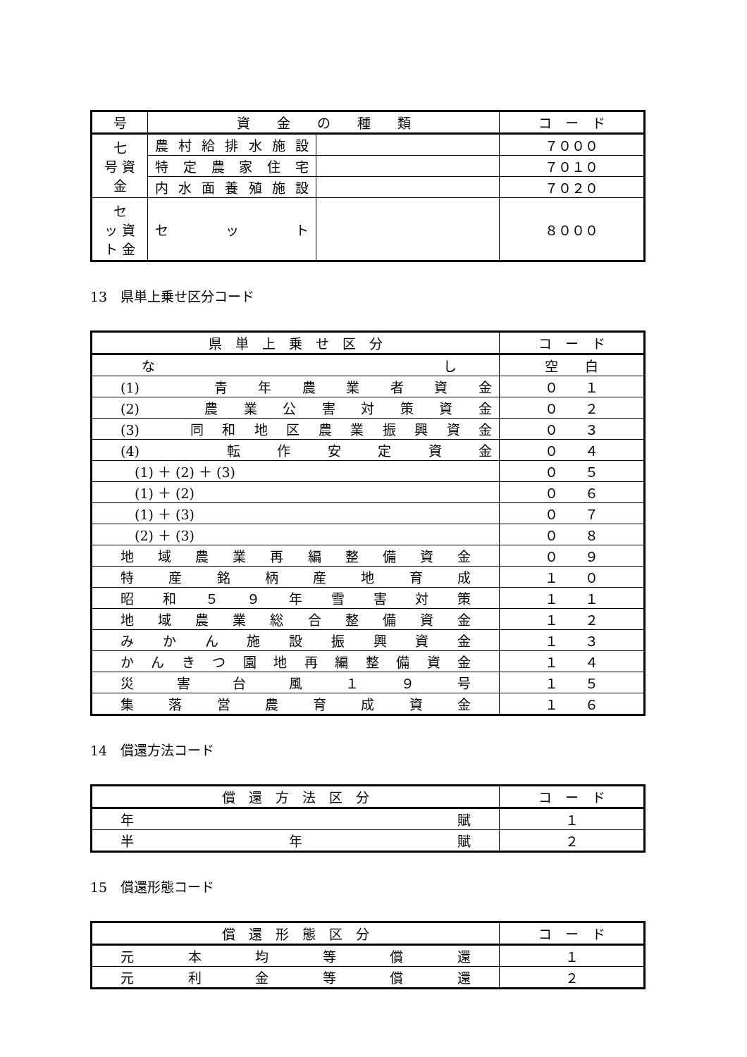| 号 | 資 金 の 種 類 | | コ ー ド |
| --- | --- | --- | --- |
| 七 号 資 金 | 農村給排水施設 | | ７０００ |
| | 特定農家住宅 | | ７０１０ |
| | 内水面養殖施設 | | ７０２０ |
| セ ッ 資 ト 金 | セット | | ８０００ |
13　県単上乗せ区分コード
| 県 単 上 乗 せ 区 分 | コ ー ド |
| --- | --- |
| なし | 空 白 |
| (1) 青年農業者資金 | ０ １ |
| (2) 農業公害対策資金 | ０ ２ |
| (3) 同和地区農業振興資金 | ０ ３ |
| (4) 転作安定資金 | ０ ４ |
| (1) ＋ (2) ＋ (3) | ０ ５ |
| (1) ＋ (2) | ０ ６ |
| (1) ＋ (3) | ０ ７ |
| (2) ＋ (3) | ０ ８ |
| 地域農業再編整備資金 | ０ ９ |
| 特産銘柄産地育成 | １ ０ |
| 昭和５９年雪害対策 | １ １ |
| 地域農業総合整備資金 | １ ２ |
| みかん施設振興資金 | １ ３ |
| かんきつ園地再編整備資金 | １ ４ |
| 災害台風１９号 | １ ５ |
| 集落営農育成資金 | １ ６ |
14　償還方法コード
| 償 還 方 法 区 分 | コ ー ド |
| --- | --- |
| 年賦 | １ |
| 半年賦 | ２ |
15　償還形態コード
| 償 還 形 態 区 分 | コ ー ド |
| --- | --- |
| 元本均等償還 | １ |
| 元利金等償還 | ２ |